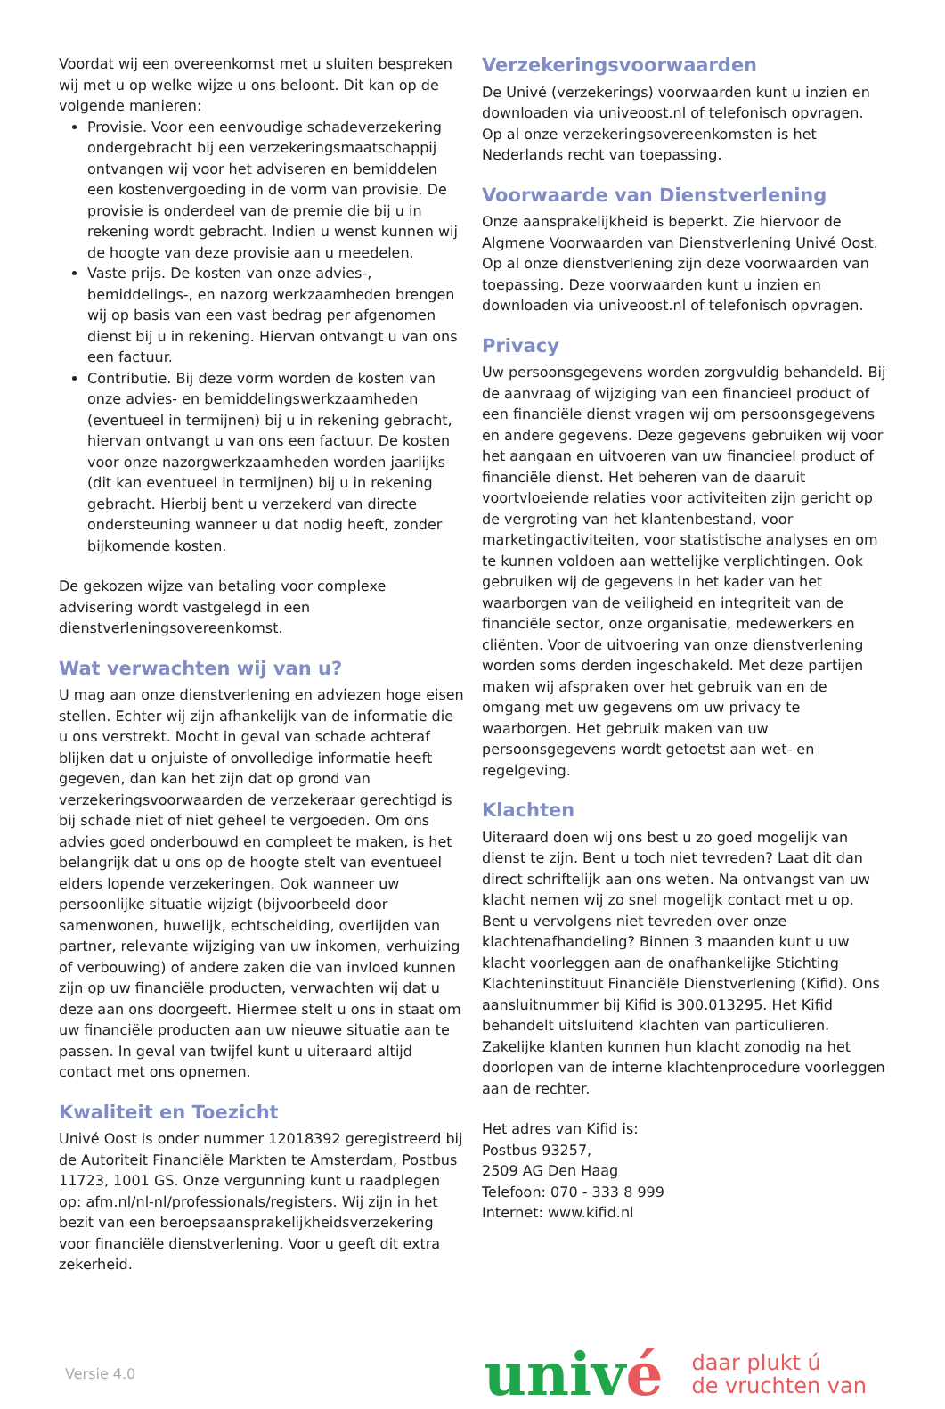Voordat wij een overeenkomst met u sluiten bespreken wij met u op welke wijze u ons beloont. Dit kan op de volgende manieren:
Provisie. Voor een eenvoudige schadeverzekering ondergebracht bij een verzekeringsmaatschappij ontvangen wij voor het adviseren en bemiddelen een kostenvergoeding in de vorm van provisie. De provisie is onderdeel van de premie die bij u in rekening wordt gebracht. Indien u wenst kunnen wij de hoogte van deze provisie aan u meedelen.
Vaste prijs. De kosten van onze advies-, bemiddelings-, en nazorg werkzaamheden brengen wij op basis van een vast bedrag per afgenomen dienst bij u in rekening. Hiervan ontvangt u van ons een factuur.
Contributie. Bij deze vorm worden de kosten van onze advies- en bemiddelingswerkzaamheden (eventueel in termijnen) bij u in rekening gebracht, hiervan ontvangt u van ons een factuur. De kosten voor onze nazorgwerkzaamheden worden jaarlijks (dit kan eventueel in termijnen) bij u in rekening gebracht. Hierbij bent u verzekerd van directe ondersteuning wanneer u dat nodig heeft, zonder bijkomende kosten.
De gekozen wijze van betaling voor complexe advisering wordt vastgelegd in een dienstverleningsovereenkomst.
Wat verwachten wij van u?
U mag aan onze dienstverlening en adviezen hoge eisen stellen. Echter wij zijn afhankelijk van de informatie die u ons verstrekt. Mocht in geval van schade achteraf blijken dat u onjuiste of onvolledige informatie heeft gegeven, dan kan het zijn dat op grond van verzekeringsvoorwaarden de verzekeraar gerechtigd is bij schade niet of niet geheel te vergoeden. Om ons advies goed onderbouwd en compleet te maken, is het belangrijk dat u ons op de hoogte stelt van eventueel elders lopende verzekeringen. Ook wanneer uw persoonlijke situatie wijzigt (bijvoorbeeld door samenwonen, huwelijk, echtscheiding, overlijden van partner, relevante wijziging van uw inkomen, verhuizing of verbouwing) of andere zaken die van invloed kunnen zijn op uw financiële producten, verwachten wij dat u deze aan ons doorgeeft. Hiermee stelt u ons in staat om uw financiële producten aan uw nieuwe situatie aan te passen. In geval van twijfel kunt u uiteraard altijd contact met ons opnemen.
Kwaliteit en Toezicht
Univé Oost is onder nummer 12018392 geregistreerd bij de Autoriteit Financiële Markten te Amsterdam, Postbus 11723, 1001 GS. Onze vergunning kunt u raadplegen op: afm.nl/nl-nl/professionals/registers. Wij zijn in het bezit van een beroepsaansprakelijkheidsverzekering voor financiële dienstverlening. Voor u geeft dit extra zekerheid.
Verzekeringsvoorwaarden
De Univé (verzekerings) voorwaarden kunt u inzien en downloaden via univeoost.nl of telefonisch opvragen. Op al onze verzekeringsovereenkomsten is het Nederlands recht van toepassing.
Voorwaarde van Dienstverlening
Onze aansprakelijkheid is beperkt. Zie hiervoor de Algmene Voorwaarden van Dienstverlening Univé Oost. Op al onze dienstverlening zijn deze voorwaarden van toepassing. Deze voorwaarden kunt u inzien en downloaden via univeoost.nl of telefonisch opvragen.
Privacy
Uw persoonsgegevens worden zorgvuldig behandeld. Bij de aanvraag of wijziging van een financieel product of een financiële dienst vragen wij om persoonsgegevens en andere gegevens. Deze gegevens gebruiken wij voor het aangaan en uitvoeren van uw financieel product of financiële dienst. Het beheren van de daaruit voortvloeiende relaties voor activiteiten zijn gericht op de vergroting van het klantenbestand, voor marketingactiviteiten, voor statistische analyses en om te kunnen voldoen aan wettelijke verplichtingen. Ook gebruiken wij de gegevens in het kader van het waarborgen van de veiligheid en integriteit van de financiële sector, onze organisatie, medewerkers en cliënten. Voor de uitvoering van onze dienstverlening worden soms derden ingeschakeld. Met deze partijen maken wij afspraken over het gebruik van en de omgang met uw gegevens om uw privacy te waarborgen. Het gebruik maken van uw persoonsgegevens wordt getoetst aan wet- en regelgeving.
Klachten
Uiteraard doen wij ons best u zo goed mogelijk van dienst te zijn. Bent u toch niet tevreden? Laat dit dan direct schriftelijk aan ons weten. Na ontvangst van uw klacht nemen wij zo snel mogelijk contact met u op. Bent u vervolgens niet tevreden over onze klachtenafhandeling? Binnen 3 maanden kunt u uw klacht voorleggen aan de onafhankelijke Stichting Klachteninstituut Financiële Dienstverlening (Kifid). Ons aansluitnummer bij Kifid is 300.013295. Het Kifid behandelt uitsluitend klachten van particulieren. Zakelijke klanten kunnen hun klacht zonodig na het doorlopen van de interne klachtenprocedure voorleggen aan de rechter.
Het adres van Kifid is:
Postbus 93257,
2509 AG Den Haag
Telefoon: 070 - 333 8 999
Internet: www.kifid.nl
Versie 4.0
univé
daar plukt ú
de vruchten van